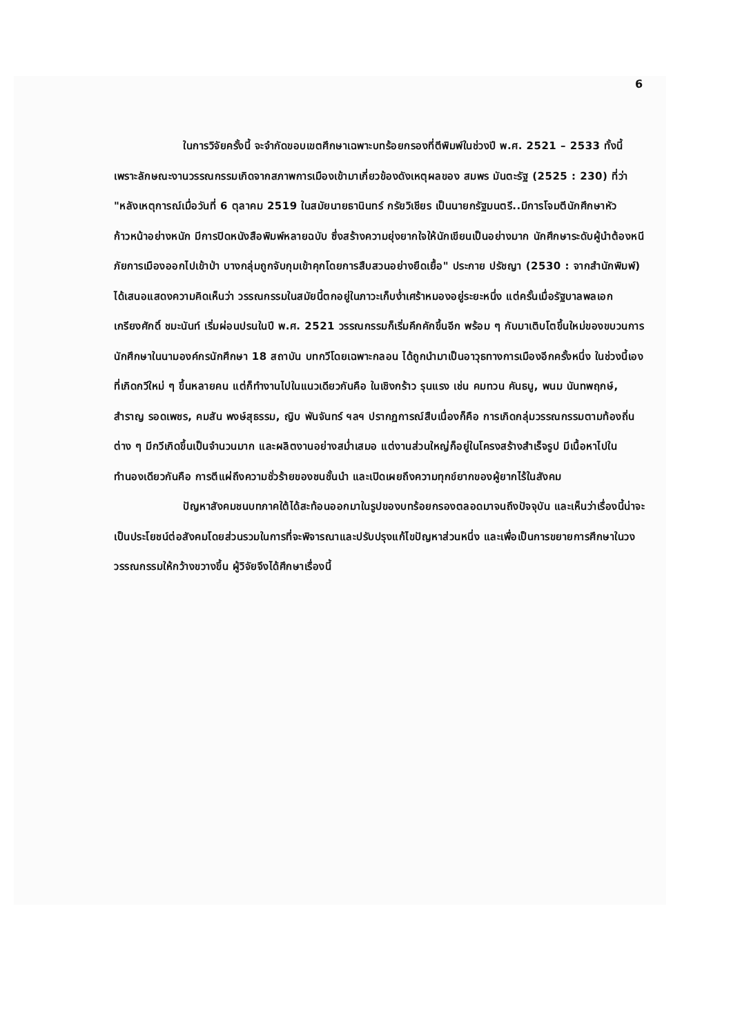6
ในการวิจัยครั้งนี้ จะจำกัดขอบเขตศึกษาเฉพาะบทร้อยกรองที่ตีพิมพ์ในช่วงปี พ.ศ. 2521 – 2533 ทั้งนี้เพราะลักษณะงานวรรณกรรมเกิดจากสภาพการเมืองเข้ามาเกี่ยวข้องดังเหตุผลของ สมพร มันตะรัฐ (2525 : 230) ที่ว่า "หลังเหตุการณ์เมื่อวันที่ 6 ตุลาคม 2519 ในสมัยนายธานินทร์ กรัยวิเชียร เป็นนายกรัฐมนตรี..มีการโจมตีนักศึกษาหัวก้าวหน้าอย่างหนัก มีการปิดหนังสือพิมพ์หลายฉบับ ซึ่งสร้างความยุ่งยากใจให้นักเขียนเป็นอย่างมาก นักศึกษาระดับผู้นำต้องหนีภัยการเมืองออกไปเข้าป่า บางกลุ่มถูกจับกุมเข้าคุกโดยการสืบสวนอย่างยืดเยื้อ" ประกาย ปรัชญา (2530 : จากสำนักพิมพ์) ได้เสนอแสดงความคิดเห็นว่า วรรณกรรมในสมัยนี้ตกอยู่ในภาวะเก็บง่ำเศร้าหมองอยู่ระยะหนึ่ง แต่ครั้นเมื่อรัฐบาลพลเอกเกรียงศักดิ์ ชมะนันท์ เริ่มผ่อนปรนในปี พ.ศ. 2521 วรรณกรรมก็เริ่มคึกคักขึ้นอีก พร้อม ๆ กับมาเติบโตขึ้นใหม่ของขบวนการนักศึกษาในนามองค์กรนักศึกษา 18 สถาบัน บทกวีโดยเฉพาะกลอน ได้ถูกนำมาเป็นอาวุธทางการเมืองอีกครั้งหนึ่ง ในช่วงนี้เองที่เกิดกวีใหม่ ๆ ขึ้นหลายคน แต่ก็ทำงานไปในแนวเดียวกันคือ ในเชิงกร้าว รุนแรง เช่น คมทวน คันธนู, พนม นันทพฤกษ์, สำราญ รอดเพชร, คมสัน พงษ์สุธรรม, ญิบ พันจันทร์ ฯลฯ ปรากฏการณ์สืบเนื่องก็คือ การเกิดกลุ่มวรรณกรรมตามท้องถิ่นต่าง ๆ มีกวีเกิดขึ้นเป็นจำนวนมาก และผลิตงานอย่างสม่ำเสมอ แต่งานส่วนใหญ่ก็อยู่ในโครงสร้างสำเร็จรูป มีเนื้อหาไปในทำนองเดียวกันคือ การตีแผ่ถึงความชั่วร้ายของชนชั้นนำ และเปิดเผยถึงความทุกข์ยากของผู้ยากไร้ในสังคม
ปัญหาสังคมชนบทภาคใต้ได้สะท้อนออกมาในรูปของบทร้อยกรองตลอดมาจนถึงปัจจุบัน และเห็นว่าเรื่องนี้น่าจะเป็นประโยชน์ต่อสังคมโดยส่วนรวมในการที่จะพิจารณาและปรับปรุงแก้ไขปัญหาส่วนหนึ่ง และเพื่อเป็นการขยายการศึกษาในวงวรรณกรรมให้กว้างขวางขึ้น ผู้วิจัยจึงได้ศึกษาเรื่องนี้